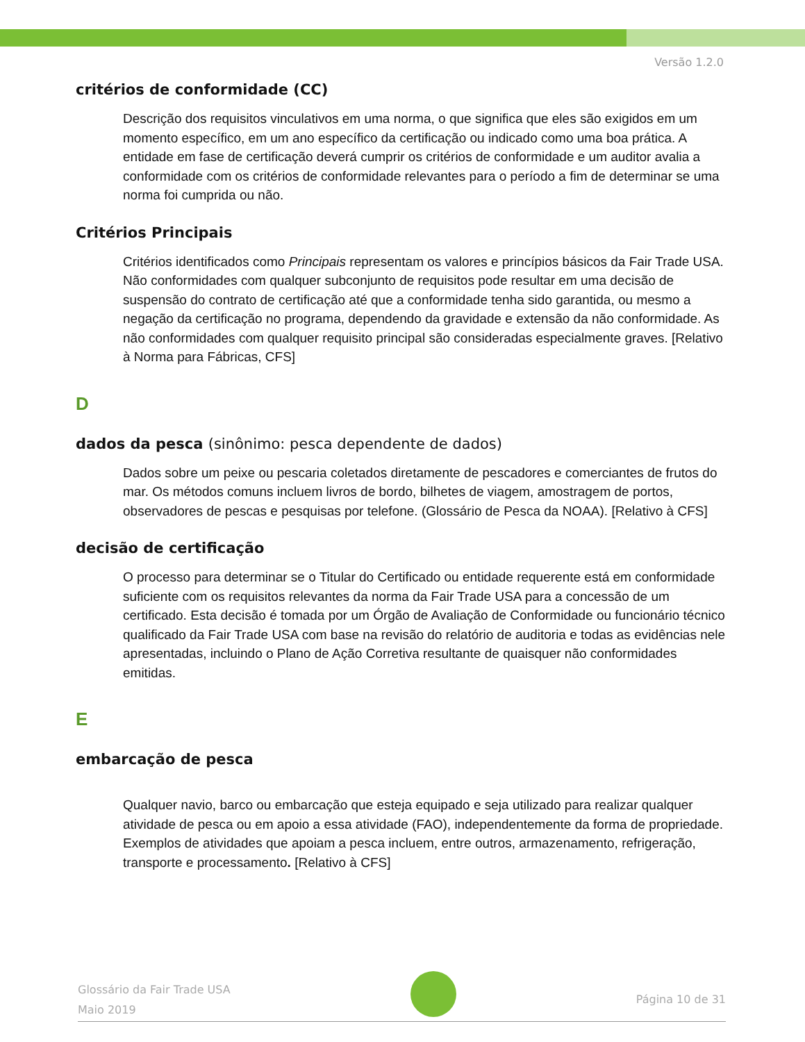Versão 1.2.0
critérios de conformidade (CC)
Descrição dos requisitos vinculativos em uma norma, o que significa que eles são exigidos em um momento específico, em um ano específico da certificação ou indicado como uma boa prática. A entidade em fase de certificação deverá cumprir os critérios de conformidade e um auditor avalia a conformidade com os critérios de conformidade relevantes para o período a fim de determinar se uma norma foi cumprida ou não.
Critérios Principais
Critérios identificados como Principais representam os valores e princípios básicos da Fair Trade USA. Não conformidades com qualquer subconjunto de requisitos pode resultar em uma decisão de suspensão do contrato de certificação até que a conformidade tenha sido garantida, ou mesmo a negação da certificação no programa, dependendo da gravidade e extensão da não conformidade. As não conformidades com qualquer requisito principal são consideradas especialmente graves. [Relativo à Norma para Fábricas, CFS]
D
dados da pesca (sinônimo: pesca dependente de dados)
Dados sobre um peixe ou pescaria coletados diretamente de pescadores e comerciantes de frutos do mar. Os métodos comuns incluem livros de bordo, bilhetes de viagem, amostragem de portos, observadores de pescas e pesquisas por telefone. (Glossário de Pesca da NOAA). [Relativo à CFS]
decisão de certificação
O processo para determinar se o Titular do Certificado ou entidade requerente está em conformidade suficiente com os requisitos relevantes da norma da Fair Trade USA para a concessão de um certificado. Esta decisão é tomada por um Órgão de Avaliação de Conformidade ou funcionário técnico qualificado da Fair Trade USA com base na revisão do relatório de auditoria e todas as evidências nele apresentadas, incluindo o Plano de Ação Corretiva resultante de quaisquer não conformidades emitidas.
E
embarcação de pesca
Qualquer navio, barco ou embarcação que esteja equipado e seja utilizado para realizar qualquer atividade de pesca ou em apoio a essa atividade (FAO), independentemente da forma de propriedade. Exemplos de atividades que apoiam a pesca incluem, entre outros, armazenamento, refrigeração, transporte e processamento. [Relativo à CFS]
Glossário da Fair Trade USA
Maio 2019
Página 10 de 31